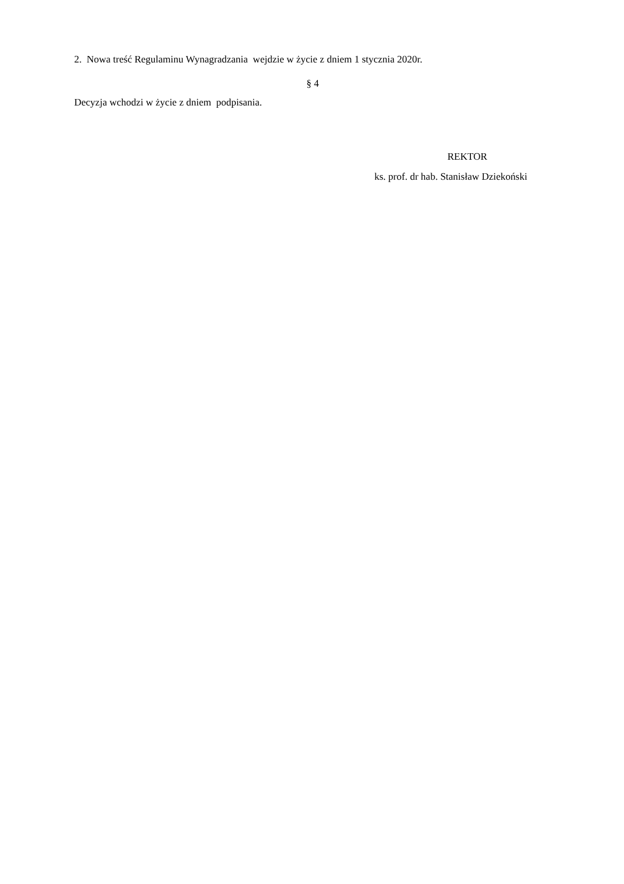2. Nowa treść Regulaminu Wynagradzania wejdzie w życie z dniem 1 stycznia 2020r.
§ 4
Decyzja wchodzi w życie z dniem podpisania.
REKTOR
ks. prof. dr hab. Stanisław Dziekoński